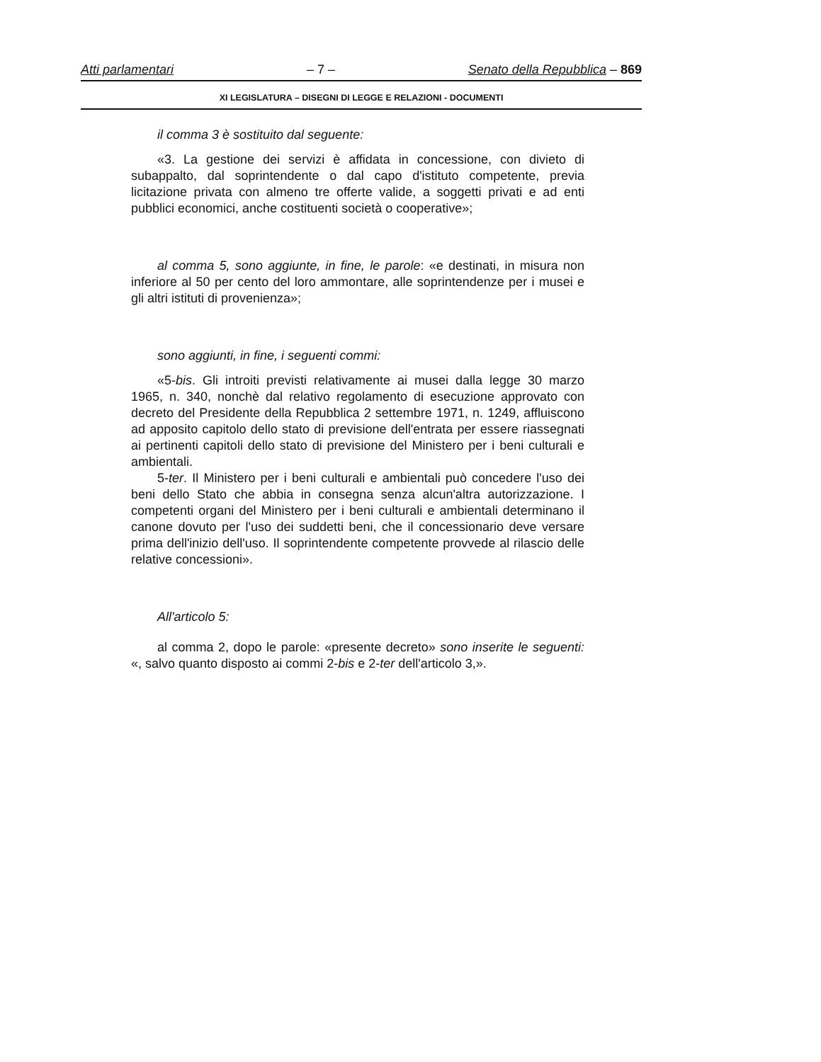Atti parlamentari – 7 – Senato della Repubblica – 869
XI LEGISLATURA – DISEGNI DI LEGGE E RELAZIONI - DOCUMENTI
il comma 3 è sostituito dal seguente:
«3. La gestione dei servizi è affidata in concessione, con divieto di subappalto, dal soprintendente o dal capo d'istituto competente, previa licitazione privata con almeno tre offerte valide, a soggetti privati e ad enti pubblici economici, anche costituenti società o cooperative»;
al comma 5, sono aggiunte, in fine, le parole: «e destinati, in misura non inferiore al 50 per cento del loro ammontare, alle soprintendenze per i musei e gli altri istituti di provenienza»;
sono aggiunti, in fine, i seguenti commi:
«5-bis. Gli introiti previsti relativamente ai musei dalla legge 30 marzo 1965, n. 340, nonchè dal relativo regolamento di esecuzione approvato con decreto del Presidente della Repubblica 2 settembre 1971, n. 1249, affluiscono ad apposito capitolo dello stato di previsione dell'entrata per essere riassegnati ai pertinenti capitoli dello stato di previsione del Ministero per i beni culturali e ambientali.
5-ter. Il Ministero per i beni culturali e ambientali può concedere l'uso dei beni dello Stato che abbia in consegna senza alcun'altra autorizzazione. I competenti organi del Ministero per i beni culturali e ambientali determinano il canone dovuto per l'uso dei suddetti beni, che il concessionario deve versare prima dell'inizio dell'uso. Il soprintendente competente provvede al rilascio delle relative concessioni».
All'articolo 5:
al comma 2, dopo le parole: «presente decreto» sono inserite le seguenti: «, salvo quanto disposto ai commi 2-bis e 2-ter dell'articolo 3,».